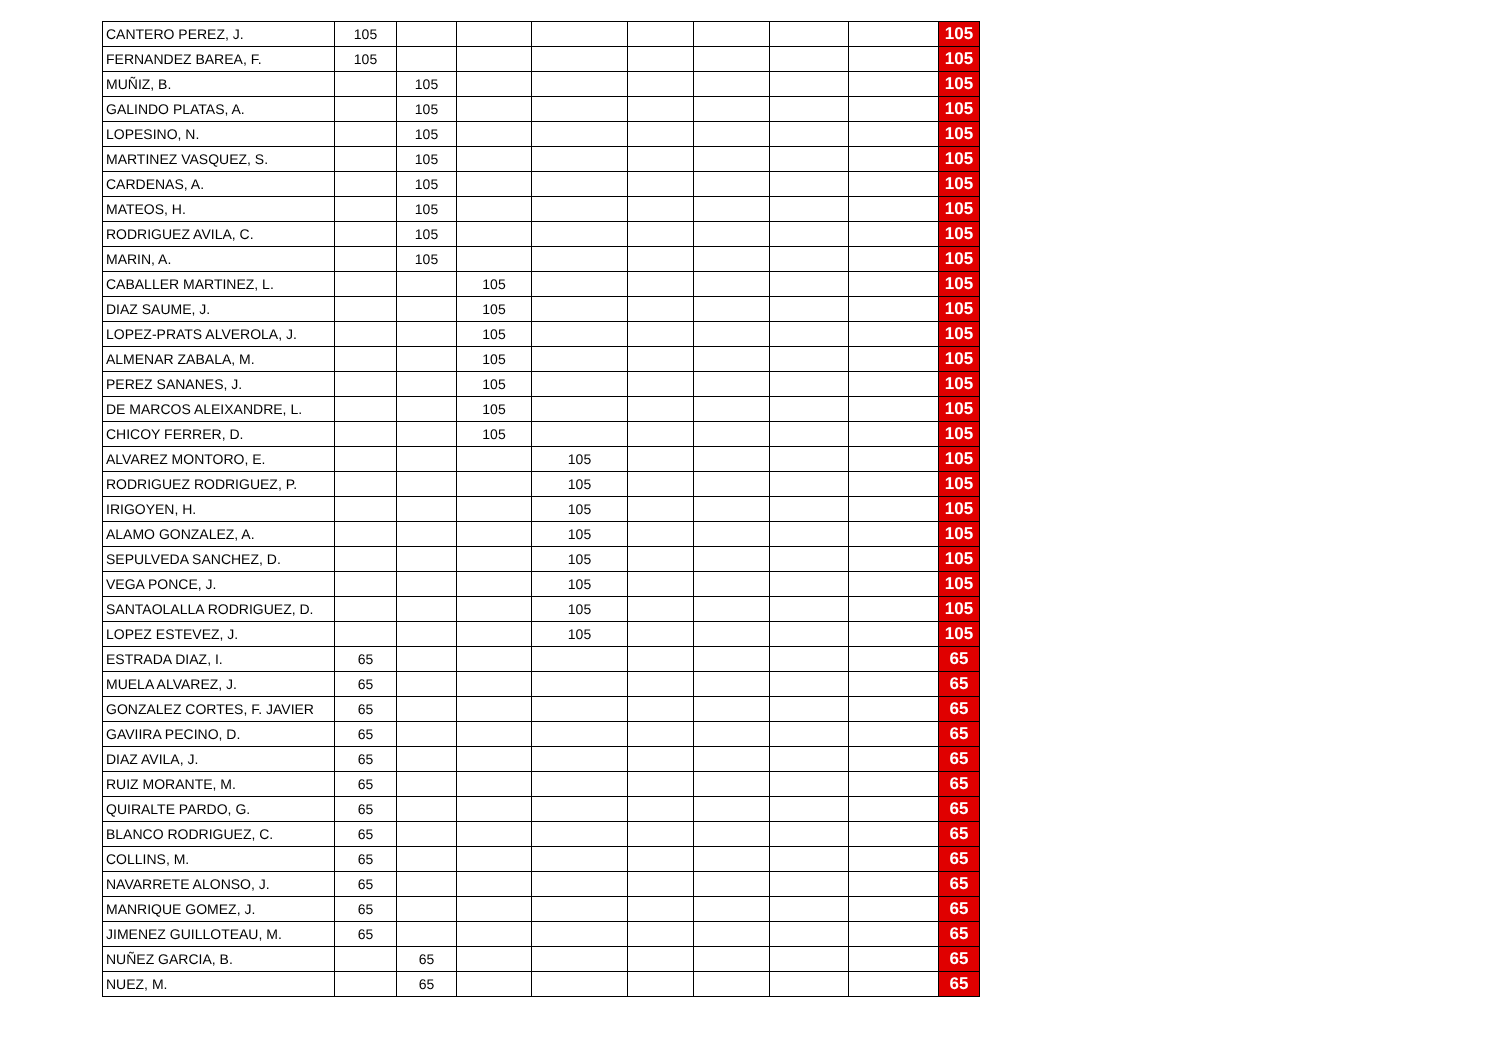| CANTERO PEREZ, J. | 105 | | | | | | | | 105 |
| FERNANDEZ BAREA, F. | 105 | | | | | | | | 105 |
| MUÑIZ, B. | | 105 | | | | | | | 105 |
| GALINDO PLATAS, A. | | 105 | | | | | | | 105 |
| LOPESINO, N. | | 105 | | | | | | | 105 |
| MARTINEZ VASQUEZ, S. | | 105 | | | | | | | 105 |
| CARDENAS, A. | | 105 | | | | | | | 105 |
| MATEOS, H. | | 105 | | | | | | | 105 |
| RODRIGUEZ AVILA, C. | | 105 | | | | | | | 105 |
| MARIN, A. | | 105 | | | | | | | 105 |
| CABALLER MARTINEZ, L. | | | 105 | | | | | | 105 |
| DIAZ SAUME, J. | | | 105 | | | | | | 105 |
| LOPEZ-PRATS ALVEROLA, J. | | | 105 | | | | | | 105 |
| ALMENAR ZABALA, M. | | | 105 | | | | | | 105 |
| PEREZ SANANES, J. | | | 105 | | | | | | 105 |
| DE MARCOS ALEIXANDRE, L. | | | 105 | | | | | | 105 |
| CHICOY FERRER, D. | | | 105 | | | | | | 105 |
| ALVAREZ MONTORO, E. | | | | 105 | | | | | 105 |
| RODRIGUEZ RODRIGUEZ, P. | | | | 105 | | | | | 105 |
| IRIGOYEN, H. | | | | 105 | | | | | 105 |
| ALAMO GONZALEZ, A. | | | | 105 | | | | | 105 |
| SEPULVEDA SANCHEZ, D. | | | | 105 | | | | | 105 |
| VEGA PONCE, J. | | | | 105 | | | | | 105 |
| SANTAOLALLA RODRIGUEZ, D. | | | | 105 | | | | | 105 |
| LOPEZ ESTEVEZ, J. | | | | 105 | | | | | 105 |
| ESTRADA DIAZ, I. | 65 | | | | | | | | 65 |
| MUELA ALVAREZ, J. | 65 | | | | | | | | 65 |
| GONZALEZ CORTES, F. JAVIER | 65 | | | | | | | | 65 |
| GAVIIRA PECINO, D. | 65 | | | | | | | | 65 |
| DIAZ AVILA, J. | 65 | | | | | | | | 65 |
| RUIZ MORANTE, M. | 65 | | | | | | | | 65 |
| QUIRALTE PARDO, G. | 65 | | | | | | | | 65 |
| BLANCO RODRIGUEZ, C. | 65 | | | | | | | | 65 |
| COLLINS, M. | 65 | | | | | | | | 65 |
| NAVARRETE ALONSO, J. | 65 | | | | | | | | 65 |
| MANRIQUE GOMEZ, J. | 65 | | | | | | | | 65 |
| JIMENEZ GUILLOTEAU, M. | 65 | | | | | | | | 65 |
| NUÑEZ GARCIA, B. | | 65 | | | | | | | 65 |
| NUEZ, M. | | 65 | | | | | | | 65 |